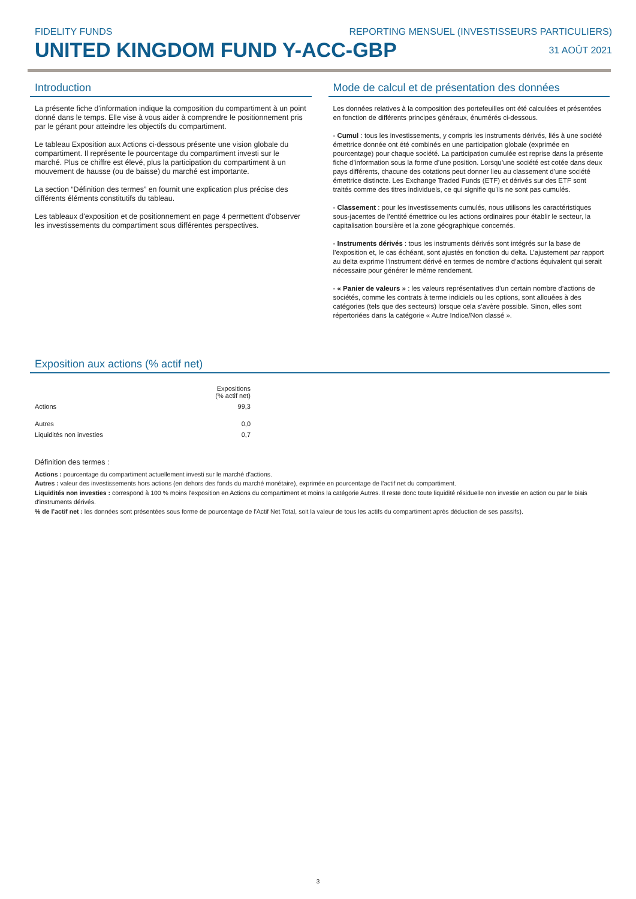FIDELITY FUNDS REPORTING MENSUEL (INVESTISSEURS PARTICULIERS)
UNITED KINGDOM FUND Y-ACC-GBP
31 AOÛT 2021
Introduction
La présente fiche d'information indique la composition du compartiment à un point donné dans le temps. Elle vise à vous aider à comprendre le positionnement pris par le gérant pour atteindre les objectifs du compartiment.
Le tableau Exposition aux Actions ci-dessous présente une vision globale du compartiment. Il représente le pourcentage du compartiment investi sur le marché. Plus ce chiffre est élevé, plus la participation du compartiment à un mouvement de hausse (ou de baisse) du marché est importante.
La section “Définition des termes” en fournit une explication plus précise des différents éléments constitutifs du tableau.
Les tableaux d'exposition et de positionnement en page 4 permettent d'observer les investissements du compartiment sous différentes perspectives.
Mode de calcul et de présentation des données
Les données relatives à la composition des portefeuilles ont été calculées et présentées en fonction de différents principes généraux, énumérés ci-dessous.
- Cumul : tous les investissements, y compris les instruments dérivés, liés à une société émettrice donnée ont été combinés en une participation globale (exprimée en pourcentage) pour chaque société. La participation cumulée est reprise dans la présente fiche d’information sous la forme d’une position. Lorsqu’une société est cotée dans deux pays différents, chacune des cotations peut donner lieu au classement d’une société émettrice distincte. Les Exchange Traded Funds (ETF) et dérivés sur des ETF sont traités comme des titres individuels, ce qui signifie qu'ils ne sont pas cumulés.
- Classement : pour les investissements cumulés, nous utilisons les caractéristiques sous-jacentes de l’entité émettrice ou les actions ordinaires pour établir le secteur, la capitalisation boursière et la zone géographique concernés.
- Instruments dérivés : tous les instruments dérivés sont intégrés sur la base de l’exposition et, le cas échéant, sont ajustés en fonction du delta. L’ajustement par rapport au delta exprime l’instrument dérivé en termes de nombre d’actions équivalent qui serait nécessaire pour générer le même rendement.
- « Panier de valeurs » : les valeurs représentatives d’un certain nombre d’actions de sociétés, comme les contrats à terme indiciels ou les options, sont allouées à des catégories (tels que des secteurs) lorsque cela s’avère possible. Sinon, elles sont répertoriées dans la catégorie « Autre Indice/Non classé ».
Exposition aux actions (% actif net)
| | Expositions (% actif net) |
| Actions | 99,3 |
| Autres | 0,0 |
| Liquidités non investies | 0,7 |
Définition des termes :
Actions : pourcentage du compartiment actuellement investi sur le marché d'actions.
Autres : valeur des investissements hors actions (en dehors des fonds du marché monétaire), exprimée en pourcentage de l'actif net du compartiment.
Liquidités non investies : correspond à 100 % moins l'exposition en Actions du compartiment et moins la catégorie Autres. Il reste donc toute liquidité résiduelle non investie en action ou par le biais d'instruments dérivés.
% de l’actif net : les données sont présentées sous forme de pourcentage de l'Actif Net Total, soit la valeur de tous les actifs du compartiment après déduction de ses passifs).
3